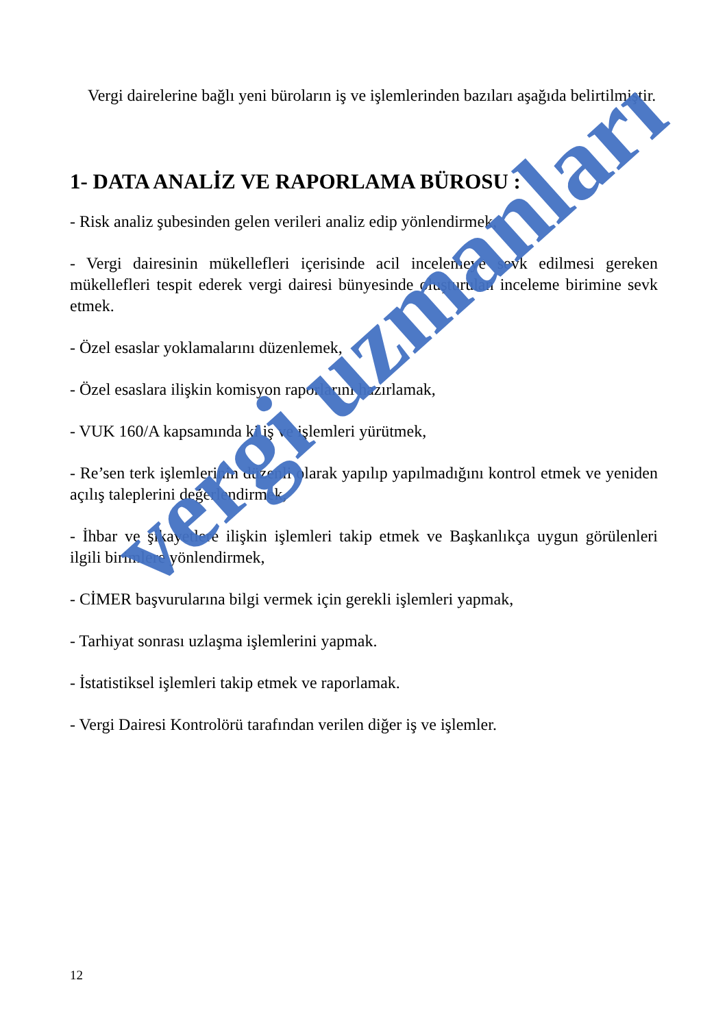Vergi dairelerine bağlı yeni büroların iş ve işlemlerinden bazıları aşağıda belirtilmiştir.
1- DATA ANALİZ VE RAPORLAMA BÜROSU :
- Risk analiz şubesinden gelen verileri analiz edip yönlendirmek,
- Vergi dairesinin mükellefleri içerisinde acil incelemeye sevk edilmesi gereken mükellefleri tespit ederek vergi dairesi bünyesinde oluşturulan inceleme birimine sevk etmek.
- Özel esaslar yoklamalarını düzenlemek,
- Özel esaslara ilişkin komisyon raporlarını hazırlamak,
- VUK 160/A kapsamında ki iş ve işlemleri yürütmek,
- Re’sen terk işlemlerinin düzenli olarak yapılıp yapılmadığını kontrol etmek ve yeniden açılış taleplerini değerlendirmek,
- İhbar ve şikayetlere ilişkin işlemleri takip etmek ve Başkanlıkça uygun görülenleri ilgili birimlere yönlendirmek,
- CİMER başvurularına bilgi vermek için gerekli işlemleri yapmak,
- Tarhiyat sonrası uzlaşma işlemlerini yapmak.
- İstatistiksel işlemleri takip etmek ve raporlamak.
- Vergi Dairesi Kontrolörü tarafından verilen diğer iş ve işlemler.
12
vergi uzmanları